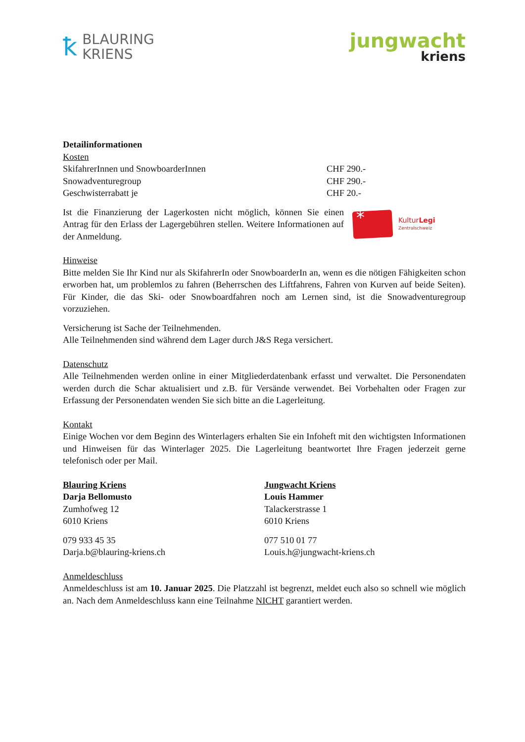ꝁ
BLAURING
KRIENS
jungwacht
kriens
Detailinformationen
Kosten
SkifahrerInnen und SnowboarderInnen CHF 290.-
Snowadventuregroup CHF 290.-
Geschwisterrabatt je CHF 20.-
Ist die Finanzierung der Lagerkosten nicht möglich, können Sie einen Antrag für den Erlass der Lagergebühren stellen. Weitere Informationen auf der Anmeldung.
*
KulturLegi
Zentralschweiz
Hinweise
Bitte melden Sie Ihr Kind nur als SkifahrerIn oder SnowboarderIn an, wenn es die nötigen Fähigkeiten schon erworben hat, um problemlos zu fahren (Beherrschen des Liftfahrens, Fahren von Kurven auf beide Seiten). Für Kinder, die das Ski- oder Snowboardfahren noch am Lernen sind, ist die Snowadventuregroup vorzuziehen.
Versicherung ist Sache der Teilnehmenden.
Alle Teilnehmenden sind während dem Lager durch J&S Rega versichert.
Datenschutz
Alle Teilnehmenden werden online in einer Mitgliederdatenbank erfasst und verwaltet. Die Personendaten werden durch die Schar aktualisiert und z.B. für Versände verwendet. Bei Vorbehalten oder Fragen zur Erfassung der Personendaten wenden Sie sich bitte an die Lagerleitung.
Kontakt
Einige Wochen vor dem Beginn des Winterlagers erhalten Sie ein Infoheft mit den wichtigsten Informationen und Hinweisen für das Winterlager 2025. Die Lagerleitung beantwortet Ihre Fragen jederzeit gerne telefonisch oder per Mail.
Blauring Kriens
Darja Bellomusto
Zumhofweg 12
6010 Kriens
079 933 45 35
Darja.b@blauring-kriens.ch
Jungwacht Kriens
Louis Hammer
Talackerstrasse 1
6010 Kriens
077 510 01 77
Louis.h@jungwacht-kriens.ch
Anmeldeschluss
Anmeldeschluss ist am 10. Januar 2025. Die Platzzahl ist begrenzt, meldet euch also so schnell wie möglich an. Nach dem Anmeldeschluss kann eine Teilnahme NICHT garantiert werden.